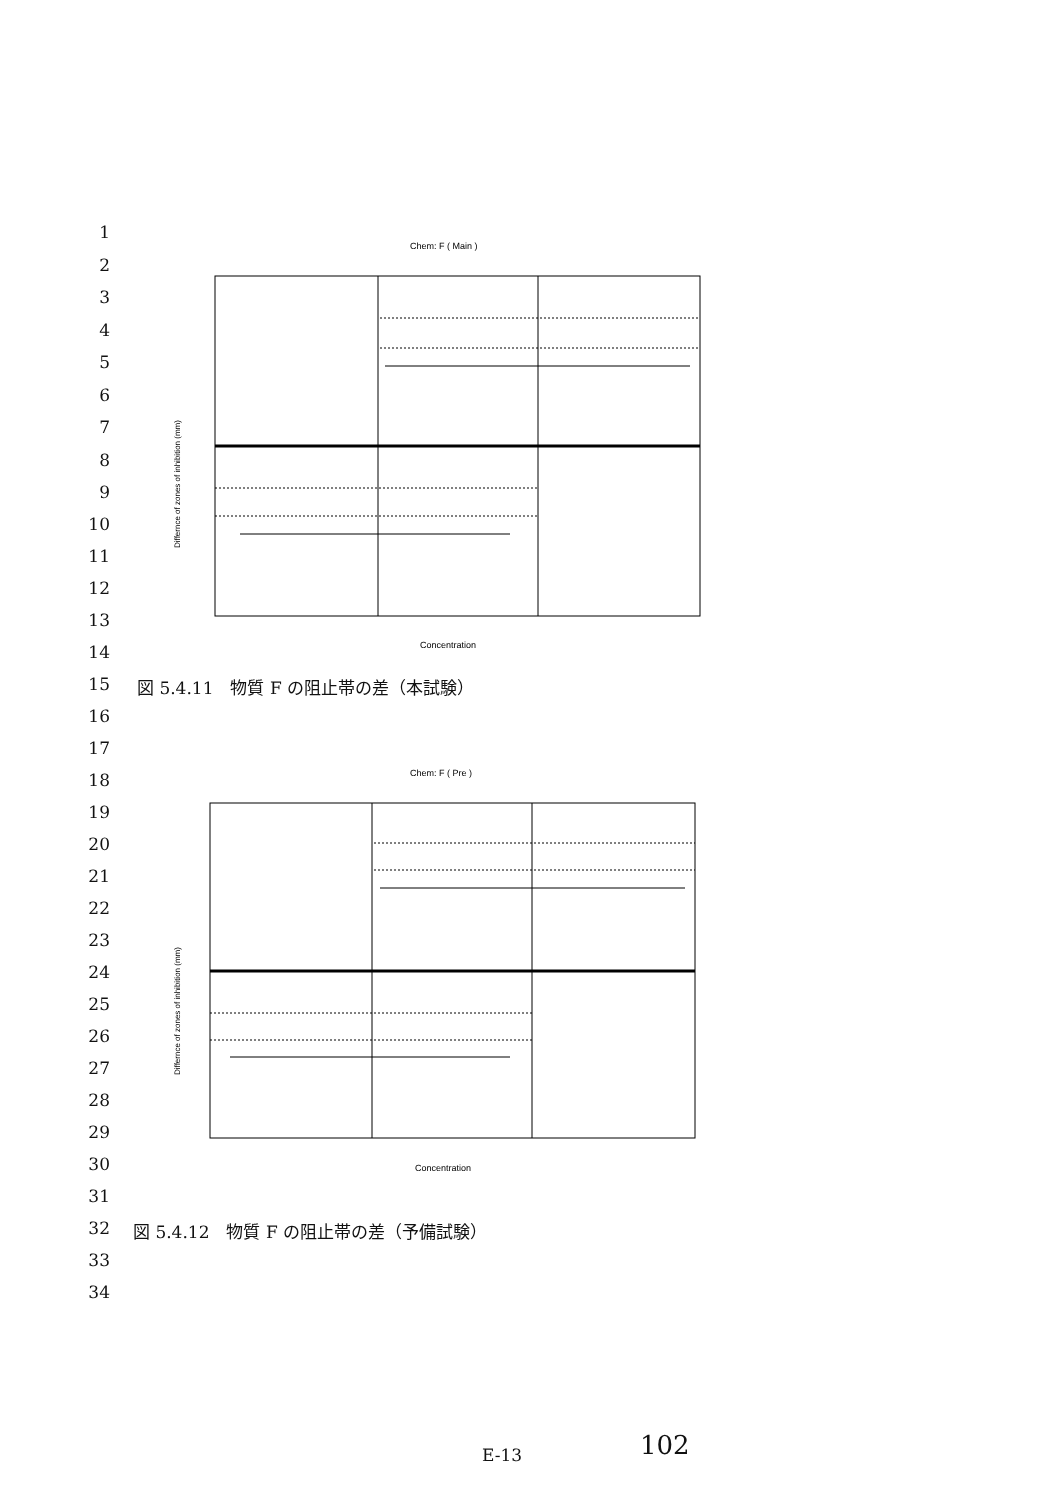1
2
3
4
5
6
7
8
9
10
11
12
13
14
15
Chem: F ( Main )
Differnce of zones of inhibition (mm)
Concentration
図 5.4.11　物質 F の阻止帯の差（本試験）
16
17
18
19
20
21
22
23
24
25
26
27
28
29
30
31
Chem: F ( Pre )
Differnce of zones of inhibition (mm)
Concentration
32
図 5.4.12　物質 F の阻止帯の差（予備試験）
33
34
E-13 102